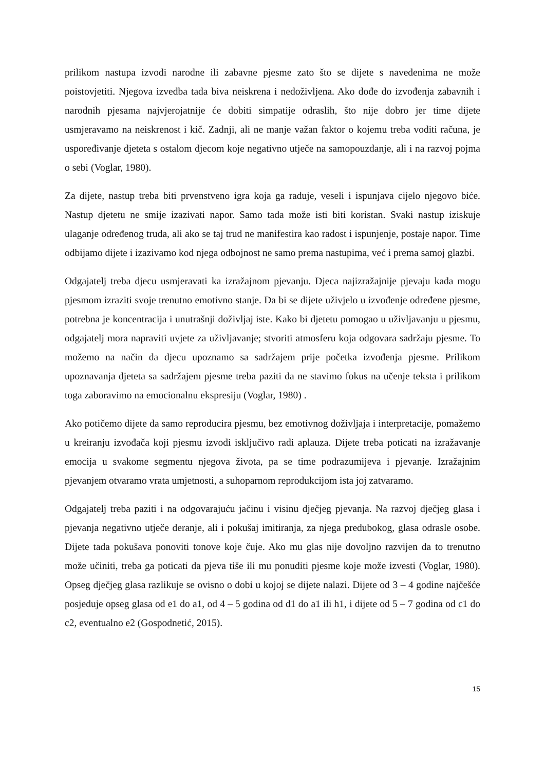prilikom nastupa izvodi narodne ili zabavne pjesme zato što se dijete s navedenima ne može poistovjetiti. Njegova izvedba tada biva neiskrena i nedoživljena. Ako dođe do izvođenja zabavnih i narodnih pjesama najvjerojatnije će dobiti simpatije odraslih, što nije dobro jer time dijete usmjeravamo na neiskrenost i kič. Zadnji, ali ne manje važan faktor o kojemu treba voditi računa, je uspoređivanje djeteta s ostalom djecom koje negativno utječe na samopouzdanje, ali i na razvoj pojma o sebi (Voglar, 1980).
Za dijete, nastup treba biti prvenstveno igra koja ga raduje, veseli i ispunjava cijelo njegovo biće. Nastup djetetu ne smije izazivati napor. Samo tada može isti biti koristan. Svaki nastup iziskuje ulaganje određenog truda, ali ako se taj trud ne manifestira kao radost i ispunjenje, postaje napor. Time odbijamo dijete i izazivamo kod njega odbojnost ne samo prema nastupima, već i prema samoj glazbi.
Odgajatelj treba djecu usmjeravati ka izražajnom pjevanju. Djeca najizražajnije pjevaju kada mogu pjesmom izraziti svoje trenutno emotivno stanje. Da bi se dijete uživjelo u izvođenje određene pjesme, potrebna je koncentracija i unutrašnji doživljaj iste. Kako bi djetetu pomogao u uživljavanju u pjesmu, odgajatelj mora napraviti uvjete za uživljavanje; stvoriti atmosferu koja odgovara sadržaju pjesme. To možemo na način da djecu upoznamo sa sadržajem prije početka izvođenja pjesme. Prilikom upoznavanja djeteta sa sadržajem pjesme treba paziti da ne stavimo fokus na učenje teksta i prilikom toga zaboravimo na emocionalnu ekspresiju (Voglar, 1980) .
Ako potičemo dijete da samo reproducira pjesmu, bez emotivnog doživljaja i interpretacije, pomažemo u kreiranju izvođača koji pjesmu izvodi isključivo radi aplauza. Dijete treba poticati na izražavanje emocija u svakome segmentu njegova života, pa se time podrazumijeva i pjevanje. Izražajnim pjevanjem otvaramo vrata umjetnosti, a suhoparnom reprodukcijom ista joj zatvaramo.
Odgajatelj treba paziti i na odgovarajuću jačinu i visinu dječjeg pjevanja. Na razvoj dječjeg glasa i pjevanja negativno utječe deranje, ali i pokušaj imitiranja, za njega predubokog, glasa odrasle osobe. Dijete tada pokušava ponoviti tonove koje čuje. Ako mu glas nije dovoljno razvijen da to trenutno može učiniti, treba ga poticati da pjeva tiše ili mu ponuditi pjesme koje može izvesti (Voglar, 1980). Opseg dječjeg glasa razlikuje se ovisno o dobi u kojoj se dijete nalazi. Dijete od 3 – 4 godine najčešće posjeduje opseg glasa od e1 do a1, od 4 – 5 godina od d1 do a1 ili h1, i dijete od 5 – 7 godina od c1 do c2, eventualno e2 (Gospodnetić, 2015).
15